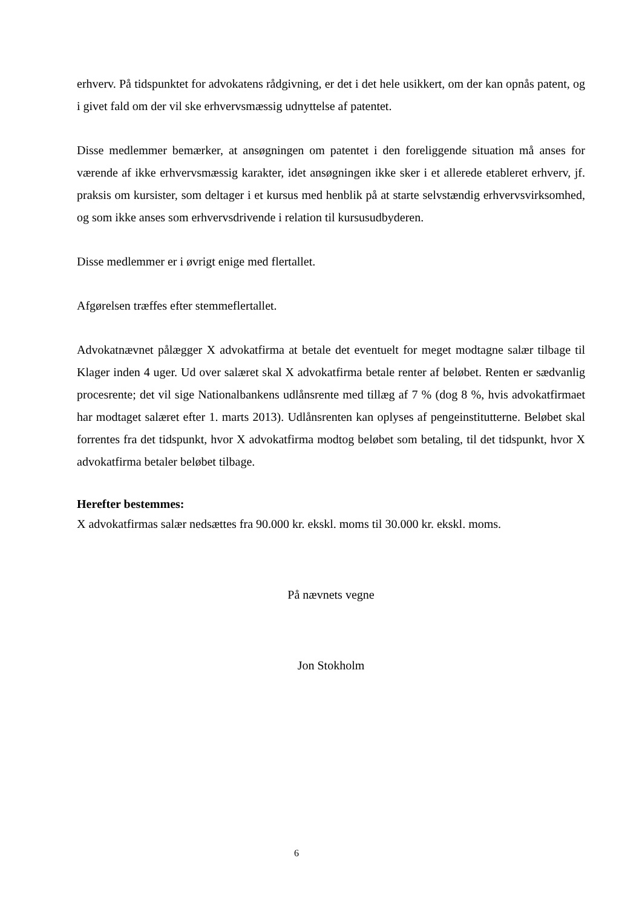erhverv. På tidspunktet for advokatens rådgivning, er det i det hele usikkert, om der kan opnås patent, og i givet fald om der vil ske erhvervsmæssig udnyttelse af patentet.
Disse medlemmer bemærker, at ansøgningen om patentet i den foreliggende situation må anses for værende af ikke erhvervsmæssig karakter, idet ansøgningen ikke sker i et allerede etableret erhverv, jf. praksis om kursister, som deltager i et kursus med henblik på at starte selvstændig erhvervsvirksomhed, og som ikke anses som erhvervsdrivende i relation til kursusudbyderen.
Disse medlemmer er i øvrigt enige med flertallet.
Afgørelsen træffes efter stemmeflertallet.
Advokatnævnet pålægger X advokatfirma at betale det eventuelt for meget modtagne salær tilbage til Klager inden 4 uger. Ud over salæret skal X advokatfirma betale renter af beløbet. Renten er sædvanlig procesrente; det vil sige Nationalbankens udlånsrente med tillæg af 7 % (dog 8 %, hvis advokatfirmaet har modtaget salæret efter 1. marts 2013). Udlånsrenten kan oplyses af pengeinstitutterne. Beløbet skal forrentes fra det tidspunkt, hvor X advokatfirma modtog beløbet som betaling, til det tidspunkt, hvor X advokatfirma betaler beløbet tilbage.
Herefter bestemmes:
X advokatfirmas salær nedsættes fra 90.000 kr. ekskl. moms til 30.000 kr. ekskl. moms.
På nævnets vegne
Jon Stokholm
6